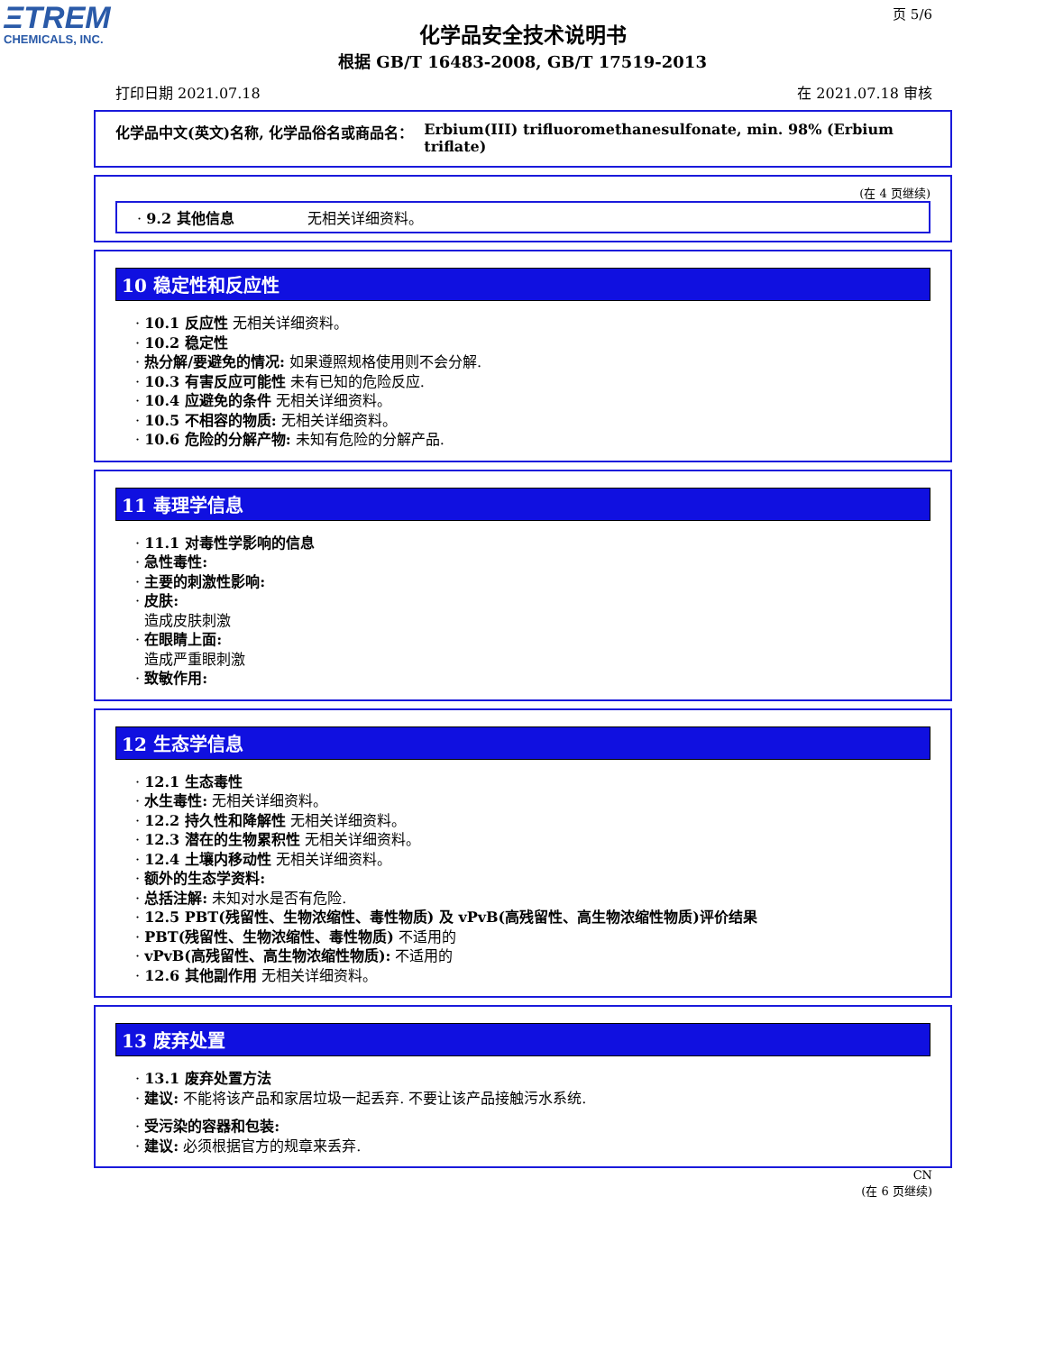ΞTREM
CHEMICALS, INC.
页 5/6
化学品安全技术说明书
根据 GB/T 16483-2008, GB/T 17519-2013
打印日期 2021.07.18 在 2021.07.18 审核
化学品中文(英文)名称, 化学品俗名或商品名： Erbium(III) trifluoromethanesulfonate, min. 98% (Erbium triflate)
(在 4 页继续)
· 9.2 其他信息 无相关详细资料。
10 稳定性和反应性
· 10.1 反应性 无相关详细资料。
· 10.2 稳定性
· 热分解/要避免的情况: 如果遵照规格使用则不会分解.
· 10.3 有害反应可能性 未有已知的危险反应.
· 10.4 应避免的条件 无相关详细资料。
· 10.5 不相容的物质: 无相关详细资料。
· 10.6 危险的分解产物: 未知有危险的分解产品.
11 毒理学信息
· 11.1 对毒性学影响的信息
· 急性毒性:
· 主要的刺激性影响:
· 皮肤:
造成皮肤刺激
· 在眼睛上面:
造成严重眼刺激
· 致敏作用:
12 生态学信息
· 12.1 生态毒性
· 水生毒性: 无相关详细资料。
· 12.2 持久性和降解性 无相关详细资料。
· 12.3 潜在的生物累积性 无相关详细资料。
· 12.4 土壤内移动性 无相关详细资料。
· 额外的生态学资料:
· 总括注解: 未知对水是否有危险.
· 12.5 PBT(残留性、生物浓缩性、毒性物质) 及 vPvB(高残留性、高生物浓缩性物质)评价结果
· PBT(残留性、生物浓缩性、毒性物质) 不适用的
· vPvB(高残留性、高生物浓缩性物质): 不适用的
· 12.6 其他副作用 无相关详细资料。
13 废弃处置
· 13.1 废弃处置方法
· 建议: 不能将该产品和家居垃圾一起丢弃. 不要让该产品接触污水系统.
· 受污染的容器和包装:
· 建议: 必须根据官方的规章来丢弃.
CN
(在 6 页继续)